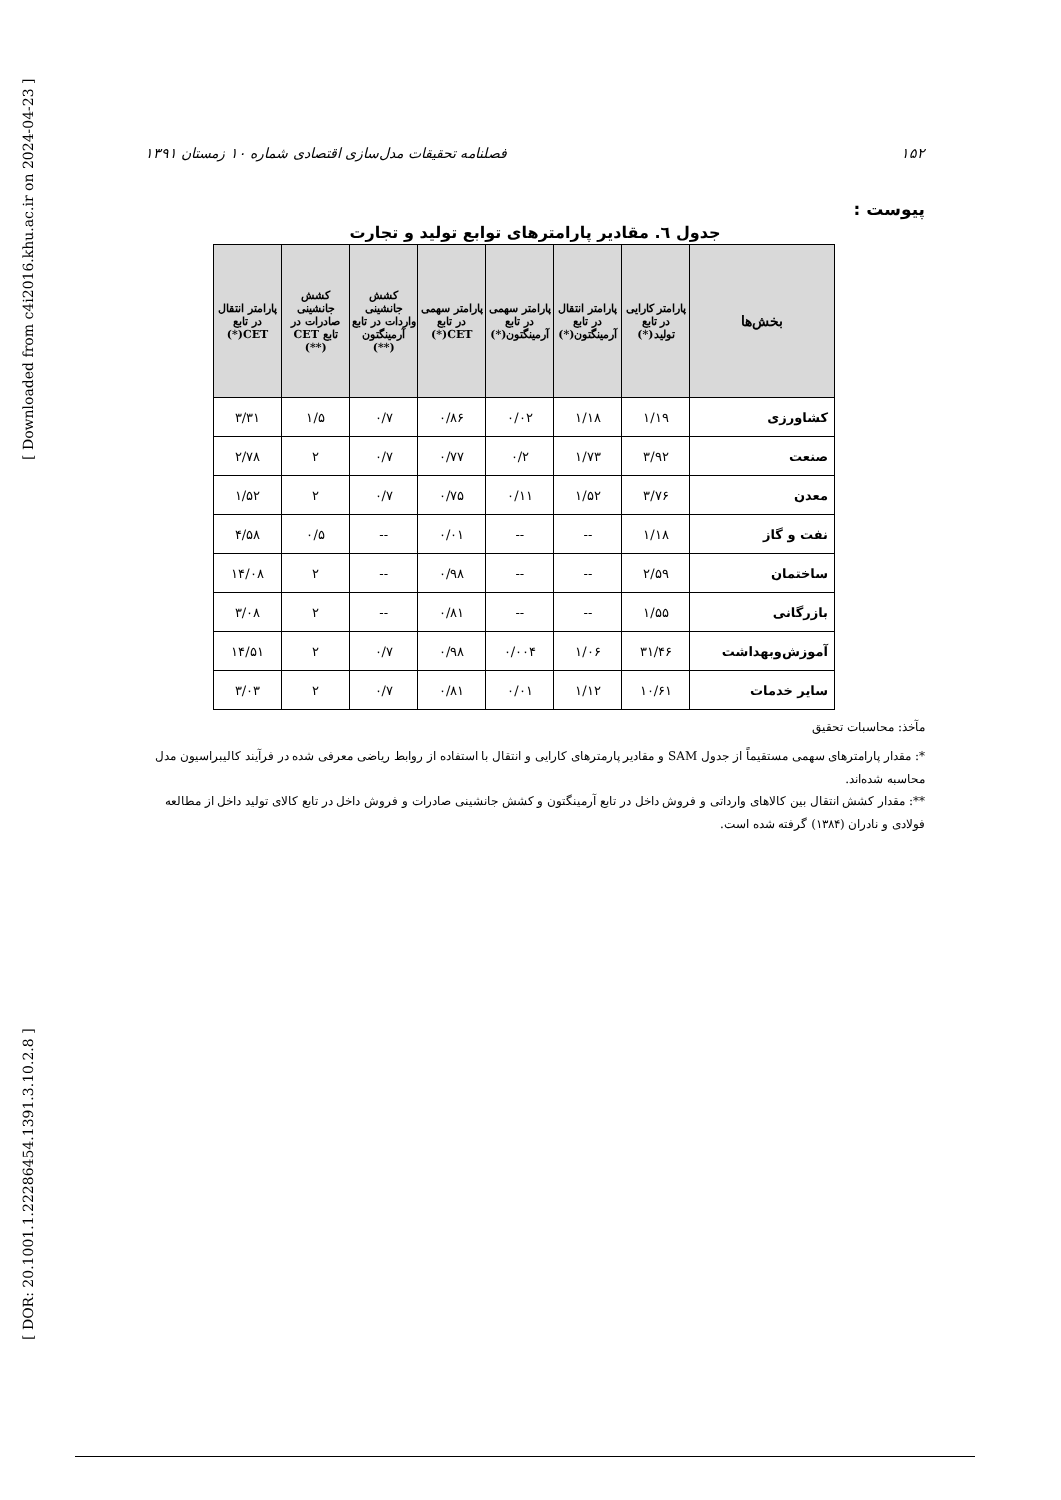[ Downloaded from c4i2016.khu.ac.ir on 2024-04-23 ]
[ DOR: 20.1001.1.22286454.1391.3.10.2.8 ]
۱۵۲ فصلنامه تحقیقات مدل‌سازی اقتصادی شماره ۱۰ زمستان ۱۳۹۱
پیوست :
جدول ٦. مقادیر پارامترهای توابع تولید و تجارت
| بخش‌ها | پارامتر کارایی در تابع تولید(*) | پارامتر انتقال در تابع آرمینگتون(*) | پارامتر سهمی در تابع آرمینگتون(*) | پارامتر سهمی در تابع CET(*) | کشش جانشینی واردات در تابع آرمینگتون (**) | کشش جانشینی صادرات در تابع CET (**) | پارامتر انتقال در تابع CET(*) |
| --- | --- | --- | --- | --- | --- | --- | --- |
| کشاورزی | ۱/۱۹ | ۱/۱۸ | ۰/۰۲ | ۰/۸۶ | ۰/۷ | ۱/۵ | ۳/۳۱ |
| صنعت | ۳/۹۲ | ۱/۷۳ | ۰/۲ | ۰/۷۷ | ۰/۷ | ۲ | ۲/۷۸ |
| معدن | ۳/۷۶ | ۱/۵۲ | ۰/۱۱ | ۰/۷۵ | ۰/۷ | ۲ | ۱/۵۲ |
| نفت و گاز | ۱/۱۸ | -- | -- | ۰/۰۱ | -- | ۰/۵ | ۴/۵۸ |
| ساختمان | ۲/۵۹ | -- | -- | ۰/۹۸ | -- | ۲ | ۱۴/۰۸ |
| بازرگانی | ۱/۵۵ | -- | -- | ۰/۸۱ | -- | ۲ | ۳/۰۸ |
| آموزش‌وبهداشت | ۳۱/۴۶ | ۱/۰۶ | ۰/۰۰۴ | ۰/۹۸ | ۰/۷ | ۲ | ۱۴/۵۱ |
| سایر خدمات | ۱۰/۶۱ | ۱/۱۲ | ۰/۰۱ | ۰/۸۱ | ۰/۷ | ۲ | ۳/۰۳ |
مآخذ: محاسبات تحقیق
*: مقدار پارامترهای سهمی مستقیماً از جدول SAM و مقادیر پارمترهای کارایی و انتقال با استفاده از روابط ریاضی معرفی شده در فرآیند کالیبراسیون مدل محاسبه شده‌اند.
**: مقدار کشش انتقال بین کالاهای وارداتی و فروش داخل در تابع آرمینگتون و کشش جانشینی صادرات و فروش داخل در تابع کالای تولید داخل از مطالعه فولادی و نادران (۱۳۸۴) گرفته شده است.